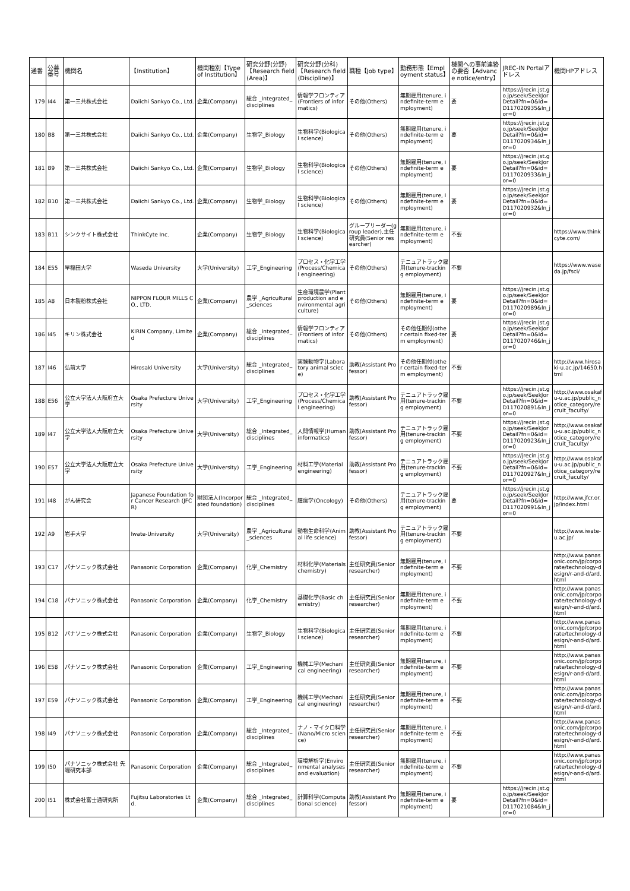| 通番 | 公募番号 | 機関名 | 【Institution】 | 機関種別【Type of Institution】 | 研究分野(分野)【Research field (Area)】 | 研究分野(分科)【Research field (Discipline)】 | 職種【Job type】 | 勤務形態【Employment status】 | 機関への事前連絡の要否【Advance notice/entry】 | JREC-IN Portalアドレス | 機関HPアドレス |
| --- | --- | --- | --- | --- | --- | --- | --- | --- | --- | --- | --- |
| 179 | I44 | 第一三共株式会社 | Daiichi Sankyo Co., Ltd. | 企業(Company) | 総合 _Integrated_disciplines | 情報学フロンティア(Frontiers of informatics) | その他(Others) | 無期雇用(tenure, indefinite-term employment) | 要 | https://jrecin.jst.go.jp/seek/SeekJorDetail?fn=0&id=D117020935&ln_jor=0 | |
| 180 | B8 | 第一三共株式会社 | Daiichi Sankyo Co., Ltd. | 企業(Company) | 生物学_Biology | 生物科学(Biological science) | その他(Others) | 無期雇用(tenure, indefinite-term employment) | 要 | https://jrecin.jst.go.jp/seek/SeekJorDetail?fn=0&id=D117020934&ln_jor=0 | |
| 181 | B9 | 第一三共株式会社 | Daiichi Sankyo Co., Ltd. | 企業(Company) | 生物学_Biology | 生物科学(Biological science) | その他(Others) | 無期雇用(tenure, indefinite-term employment) | 要 | https://jrecin.jst.go.jp/seek/SeekJorDetail?fn=0&id=D117020933&ln_jor=0 | |
| 182 | B10 | 第一三共株式会社 | Daiichi Sankyo Co., Ltd. | 企業(Company) | 生物学_Biology | 生物科学(Biological science) | その他(Others) | 無期雇用(tenure, indefinite-term employment) | 要 | https://jrecin.jst.go.jp/seek/SeekJorDetail?fn=0&id=D117020932&ln_jor=0 | |
| 183 | B11 | シンクサイト株式会社 | ThinkCyte Inc. | 企業(Company) | 生物学_Biology | 生物科学(Biological science) | グループリーダー(group leader),主任研究員(Senior researcher) | 無期雇用(tenure, indefinite-term employment) | 不要 | | https://www.thinkcyte.com/ |
| 184 | E55 | 早稲田大学 | Waseda University | 大学(University) | 工学_Engineering | プロセス・化学工学(Process/Chemical engineering) | その他(Others) | テニュアトラック雇用(tenure-tracking employment) | 不要 | | https://www.waseda.jp/fsci/ |
| 185 | A8 | 日本製粉株式会社 | NIPPON FLOUR MILLS CO., LTD. | 企業(Company) | 農学 _Agricultural_sciences | 生産環境農学(Plant production and environmental agriculture) | その他(Others) | 無期雇用(tenure, indefinite-term employment) | 要 | https://jrecin.jst.go.jp/seek/SeekJorDetail?fn=0&id=D117020989&ln_jor=0 | |
| 186 | I45 | キリン株式会社 | KIRIN Company, Limited | 企業(Company) | 総合 _Integrated_disciplines | 情報学フロンティア(Frontiers of informatics) | その他(Others) | その他任期付(other certain fixed-term employment) | 要 | https://jrecin.jst.go.jp/seek/SeekJorDetail?fn=0&id=D117020746&ln_jor=0 | |
| 187 | I46 | 弘前大学 | Hirosaki University | 大学(University) | 総合 _Integrated_disciplines | 実験動物学(Laboratory animal sciece) | 助教(Assistant Professor) | その他任期付(other certain fixed-term employment) | 不要 | | http://www.hirosaki-u.ac.jp/14650.html |
| 188 | E56 | 公立大学法人大阪府立大学 | Osaka Prefecture University | 大学(University) | 工学_Engineering | プロセス・化学工学(Process/Chemical engineering) | 助教(Assistant Professor) | テニュアトラック雇用(tenure-tracking employment) | 不要 | https://jrecin.jst.go.jp/seek/SeekJorDetail?fn=0&id=D117020891&ln_jor=0 | http://www.osakafu-u.ac.jp/public_notice_category/recruit_faculty/ |
| 189 | I47 | 公立大学法人大阪府立大学 | Osaka Prefecture University | 大学(University) | 総合 _Integrated_disciplines | 人間情報学(Human informatics) | 助教(Assistant Professor) | テニュアトラック雇用(tenure-tracking employment) | 不要 | https://jrecin.jst.go.jp/seek/SeekJorDetail?fn=0&id=D117020923&ln_jor=0 | http://www.osakafu-u.ac.jp/public_notice_category/recruit_faculty/ |
| 190 | E57 | 公立大学法人大阪府立大学 | Osaka Prefecture University | 大学(University) | 工学_Engineering | 材料工学(Material engineering) | 助教(Assistant Professor) | テニュアトラック雇用(tenure-tracking employment) | 不要 | https://jrecin.jst.go.jp/seek/SeekJorDetail?fn=0&id=D117020927&ln_jor=0 | http://www.osakafu-u.ac.jp/public_notice_category/recruit_faculty/ |
| 191 | I48 | がん研究会 | Japanese Foundation for Cancer Research (JFCR) | 財団法人(Incorporated foundation) | 総合 _Integrated_disciplines | 腫瘍学(Oncology) | その他(Others) | テニュアトラック雇用(tenure-tracking employment) | 要 | https://jrecin.jst.go.jp/seek/SeekJorDetail?fn=0&id=D117020991&ln_jor=0 | http://www.jfcr.or.jp/index.html |
| 192 | A9 | 岩手大学 | Iwate-University | 大学(University) | 農学 _Agricultural_sciences | 動物生命科学(Animal life science) | 助教(Assistant Professor) | テニュアトラック雇用(tenure-tracking employment) | 不要 | | http://www.iwate-u.ac.jp/ |
| 193 | C17 | パナソニック株式会社 | Panasonic Corporation | 企業(Company) | 化学_Chemistry | 材料化学(Materials chemistry) | 主任研究員(Senior researcher) | 無期雇用(tenure, indefinite-term employment) | 不要 | | http://www.panasonic.com/jp/corporate/technology-design/r-and-d/ard.html |
| 194 | C18 | パナソニック株式会社 | Panasonic Corporation | 企業(Company) | 化学_Chemistry | 基礎化学(Basic chemistry) | 主任研究員(Senior researcher) | 無期雇用(tenure, indefinite-term employment) | 不要 | | http://www.panasonic.com/jp/corporate/technology-design/r-and-d/ard.html |
| 195 | B12 | パナソニック株式会社 | Panasonic Corporation | 企業(Company) | 生物学_Biology | 生物科学(Biological science) | 主任研究員(Senior researcher) | 無期雇用(tenure, indefinite-term employment) | 不要 | | http://www.panasonic.com/jp/corporate/technology-design/r-and-d/ard.html |
| 196 | E58 | パナソニック株式会社 | Panasonic Corporation | 企業(Company) | 工学_Engineering | 機械工学(Mechanical engineering) | 主任研究員(Senior researcher) | 無期雇用(tenure, indefinite-term employment) | 不要 | | http://www.panasonic.com/jp/corporate/technology-design/r-and-d/ard.html |
| 197 | E59 | パナソニック株式会社 | Panasonic Corporation | 企業(Company) | 工学_Engineering | 機械工学(Mechanical engineering) | 主任研究員(Senior researcher) | 無期雇用(tenure, indefinite-term employment) | 不要 | | http://www.panasonic.com/jp/corporate/technology-design/r-and-d/ard.html |
| 198 | I49 | パナソニック株式会社 | Panasonic Corporation | 企業(Company) | 総合 _Integrated_disciplines | ナノ・マイクロ科学(Nano/Micro science) | 主任研究員(Senior researcher) | 無期雇用(tenure, indefinite-term employment) | 不要 | | http://www.panasonic.com/jp/corporate/technology-design/r-and-d/ard.html |
| 199 | I50 | パナソニック株式会社 先端研究本部 | Panasonic Corporation | 企業(Company) | 総合 _Integrated_disciplines | 環境解析学(Environmental analyses and evaluation) | 主任研究員(Senior researcher) | 無期雇用(tenure, indefinite-term employment) | 不要 | | http://www.panasonic.com/jp/corporate/technology-design/r-and-d/ard.html |
| 200 | I51 | 株式会社富士通研究所 | Fujitsu Laboratories Ltd. | 企業(Company) | 総合 _Integrated_disciplines | 計算科学(Computational science) | 助教(Assistant Professor) | 無期雇用(tenure, indefinite-term employment) | 要 | https://jrecin.jst.go.jp/seek/SeekJorDetail?fn=0&id=D117021084&ln_jor=0 | |